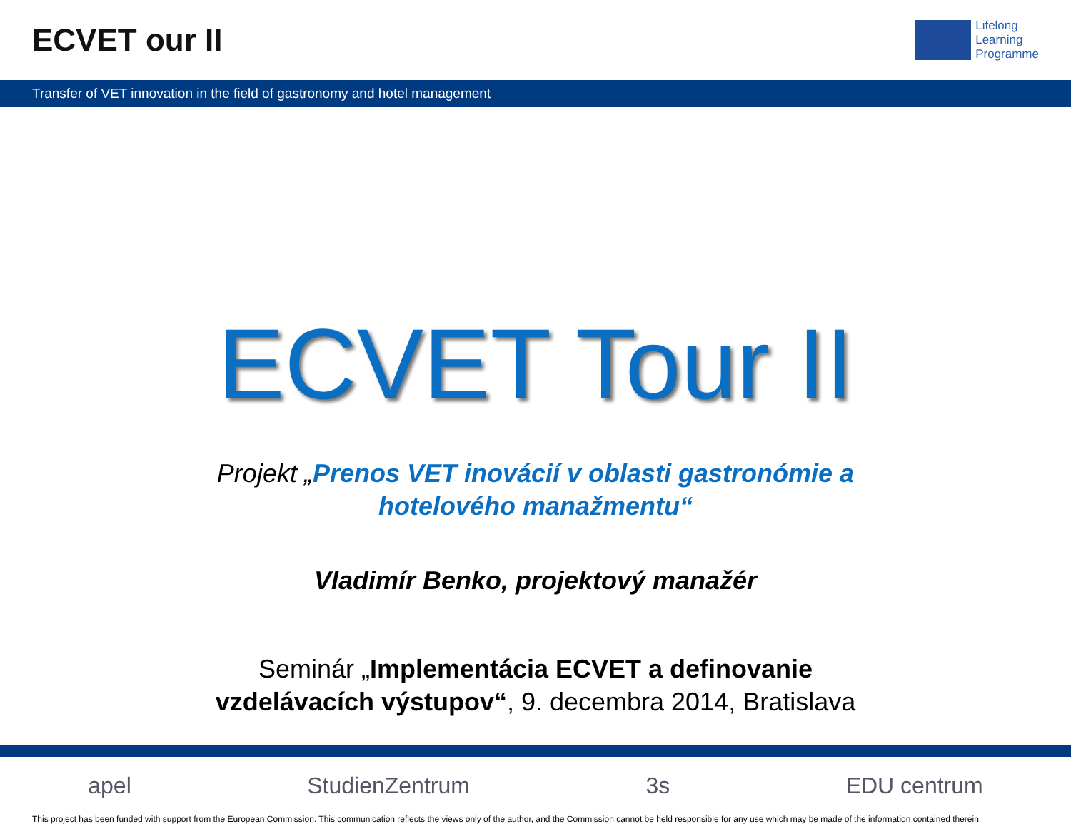ECVET our II
Lifelong
Learning
Programme
Transfer of VET innovation in the field of gastronomy and hotel management
ECVET Tour II
Projekt „Prenos VET inovácií v oblasti gastronómie a
hotelového manažmentu“
Vladimír Benko, projektový manažér
Seminár „Implementácia ECVET a definovanie
vzdelávacích výstupov“, 9. decembra 2014, Bratislava
apel StudienZentrum 3s EDU centrum
This project has been funded with support from the European Commission. This communication reflects the views only of the author, and the Commission cannot be held responsible for any use which may be made of the information contained therein.